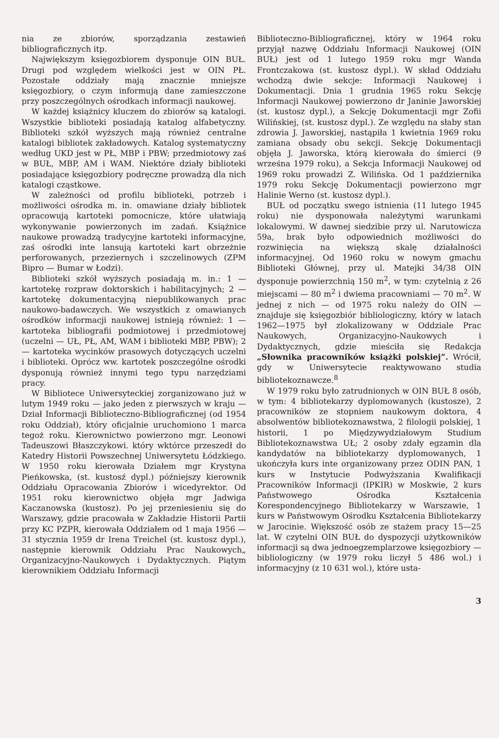nia ze zbiorów, sporządzania zestawień bibliograficznych itp.
Największym księgozbiorem dysponuje OIN BUŁ. Drugi pod względem wielkości jest w OIN PŁ. Pozostałe oddziały mają znacznie mniejsze księgozbiory, o czym informują dane zamieszczone przy poszczególnych ośrodkach informacji naukowej.
W każdej książnicy kluczem do zbiorów są katalogi. Wszystkie biblioteki posiadają katalog alfabetyczny. Biblioteki szkół wyższych mają również centralne katalogi bibliotek zakładowych. Katalog systematyczny według UKD jest w PŁ, MBP i PBW; przedmiotowy zaś w BUŁ, MBP, AM i WAM. Niektóre działy biblioteki posiadające księgozbiory podręczne prowadzą dla nich katalogi cząstkowe.
W zależności od profilu biblioteki, potrzeb i możliwości ośrodka m. in. omawiane działy bibliotek opracowują kartoteki pomocnicze, które ułatwiają wykonywanie powierzonych im zadań. Książnice naukowe prowadzą tradycyjne kartoteki informacyjne, zaś ośrodki inte lansują kartoteki kart obrzeżnie perforowanych, przeziernych i szczelinowych (ZPM Bipro — Bumar w Łodzi).
Biblioteki szkół wyższych posiadają m. in.: 1 — kartotekę rozpraw doktorskich i habilitacyjnych; 2 — kartotekę dokumentacyjną niepublikowanych prac naukowo-badawczych. We wszystkich z omawianych ośrodków informacji naukowej istnieją również: 1 — kartoteka bibliografii podmiotowej i przedmiotowej (uczelni — UŁ, PŁ, AM, WAM i biblioteki MBP, PBW); 2 — kartoteka wycinków prasowych dotyczących uczelni i biblioteki. Oprócz ww. kartotek poszczególne ośrodki dysponują również innymi tego typu narzędziami pracy.
W Bibliotece Uniwersyteckiej zorganizowano już w lutym 1949 roku — jako jeden z pierwszych w kraju — Dział Informacji Biblioteczno-Bibliograficznej (od 1954 roku Oddział), który oficjalnie uruchomiono 1 marca tegoż roku. Kierownictwo powierzono mgr. Leonowi Tadeuszowi Błaszczykowi. który wktórce przeszedł do Katedry Historii Powszechnej Uniwersytetu Łódzkiego. W 1950 roku kierowała Działem mgr Krystyna Pieńkowska, (st. kustosź dypl.) późniejszy kierownik Oddziału Opracowania Zbiorów i wicedyrektor. Od 1951 roku kierownictwo objęła mgr Jadwiga Kaczanowska (kustosz). Po jej przeniesieniu się do Warszawy, gdzie pracowała w Zakładzie Historii Partii przy KC PZPR, kierowała Oddziałem od 1 maja 1956 — 31 stycznia 1959 dr Irena Treichel (st. kustosz dypl.), następnie kierownik Oddziału Prac Naukowych„ Organizacyjno-Naukowych i Dydaktycznych. Piątym kierownikiem Oddziału Informacji
Biblioteczno-Bibliograficznej, który w 1964 roku przyjął nazwę Oddziału Informacji Naukowej (OIN BUŁ) jest od 1 lutego 1959 roku mgr Wanda Frontczakowa (st. kustosz dypl.). W skład Oddziału wchodzą dwie sekcje: Informacji Naukowej i Dokumentacji. Dnia 1 grudnia 1965 roku Sekcję Informacji Naukowej powierzono dr Janinie Jaworskiej (st. kustosz dypl.), a Sekcję Dokumentacji mgr Zofii Wilińskiej, (st. kustosz dypl.). Ze względu na słaby stan zdrowia J. Jaworskiej, nastąpiła 1 kwietnia 1969 roku zamiana obsady obu sekcji. Sekcję Dokumentacji objęła J. Jaworska, którą kierowała do śmierci (9 wrześna 1979 roku), a Sekcja Informacji Naukowej od 1969 roku prowadzi Z. Wilińska. Od 1 października 1979 roku Sekcję Dokumentacji powierzono mgr Halinie Werno (st. kustosz dypl.).
BUŁ od początku swego istnienia (11 lutego 1945 roku) nie dysponowała należytymi warunkami lokalowymi. W dawnej siedzibie przy ul. Narutowicza 59a, brak było odpowiednich możliwości do rozwinięcia na większą skalę działalności informacyjnej. Od 1960 roku w nowym gmachu Biblioteki Głównej, przy ul. Matejki 34/38 OIN dysponuje powierzchnią 150 m<sup>2</sup>, w tym: czytelnią z 26 miejscami — 80 m<sup>2</sup> i dwiema pracowniami — 70 m<sup>2</sup>. W jednej z nich — od 1975 roku należy do OIN — znajduje się księgozbiór bibliologiczny, który w latach 1962—1975 był zlokalizowany w Oddziale Prac Naukowych, Organizacyjno-Naukowych i Dydaktycznych, gdzie mieściła się Redakcja „Słownika pracowników książki polskiej”. Wrócił, gdy w Uniwersytecie reaktywowano studia bibliotekoznawcze.<sup>8</sup>
W 1979 roku było zatrudnionych w OIN BUŁ 8 osób, w tym: 4 bibliotekarzy dyplomowanych (kustosze), 2 pracowników ze stopniem naukowym doktora, 4 absolwentów bibliotekoznawstwa, 2 filologii polskiej, 1 historii, 1 po Międzywydziałowym Studium Bibliotekoznawstwa UŁ; 2 osoby zdały egzamin dla kandydatów na bibliotekarzy dyplomowanych, 1 ukończyła kurs inte organizowany przez ODIN PAN, 1 kurs w Instytucie Podwyższania Kwalifikacji Pracowników Informacji (IPKIR) w Moskwie, 2 kurs Państwowego Ośrodka Kształcenia Korespondencyjnego Bibliotekarzy w Warszawie, 1 kurs w Państwowym Ośrodku Kształcenia Bibliotekarzy w Jarocinie. Większość osób ze stażem pracy 15—25 lat. W czytelni OIN BUŁ do dyspozycji użytkowników informacji są dwa jednoegzemplarzowe księgozbiory — bibliologiczny (w 1979 roku liczył 5 486 wol.) i informacyjny (z 10 631 wol.), które usta-
3